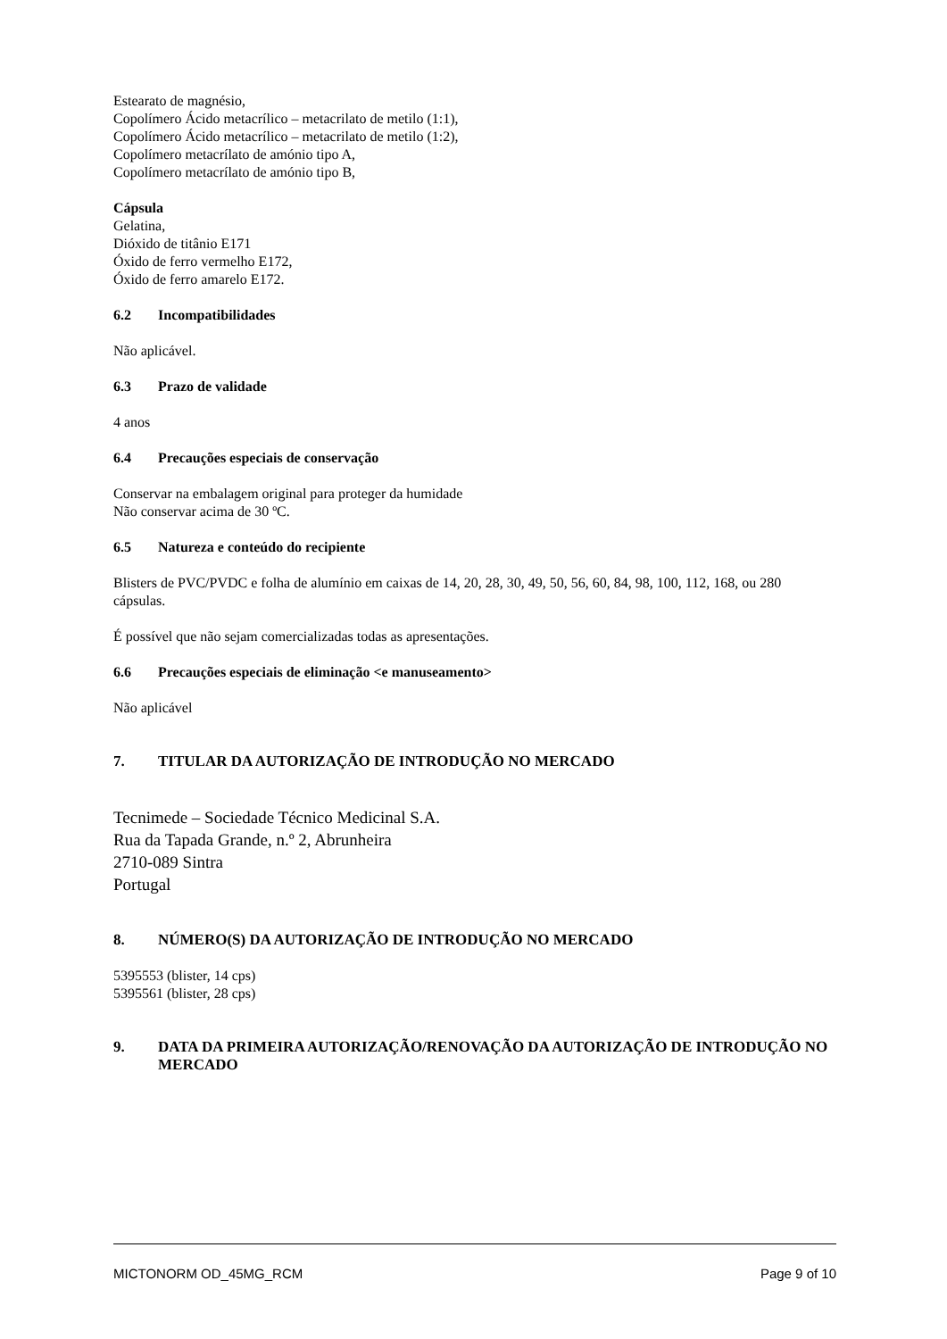Estearato de magnésio,
Copolímero Ácido metacrílico – metacrilato de metilo (1:1),
Copolímero Ácido metacrílico – metacrilato de metilo (1:2),
Copolímero metacrílato de amónio tipo A,
Copolímero metacrílato de amónio tipo B,
Cápsula
Gelatina,
Dióxido de titânio E171
Óxido de ferro vermelho E172,
Óxido de ferro amarelo E172.
6.2 Incompatibilidades
Não aplicável.
6.3 Prazo de validade
4 anos
6.4 Precauções especiais de conservação
Conservar na embalagem original para proteger da humidade
Não conservar acima de 30 ºC.
6.5 Natureza e conteúdo do recipiente
Blisters de PVC/PVDC e folha de alumínio em caixas de 14, 20, 28, 30, 49, 50, 56, 60, 84, 98, 100, 112, 168, ou 280 cápsulas.
É possível que não sejam comercializadas todas as apresentações.
6.6 Precauções especiais de eliminação <e manuseamento>
Não aplicável
7. TITULAR DA AUTORIZAÇÃO DE INTRODUÇÃO NO MERCADO
Tecnimede – Sociedade Técnico Medicinal S.A.
Rua da Tapada Grande, n.º 2, Abrunheira
2710-089 Sintra
Portugal
8. NÚMERO(S) DA AUTORIZAÇÃO DE INTRODUÇÃO NO MERCADO
5395553 (blister, 14 cps)
5395561 (blister, 28 cps)
9. DATA DA PRIMEIRA AUTORIZAÇÃO/RENOVAÇÃO DA AUTORIZAÇÃO DE INTRODUÇÃO NO MERCADO
MICTONORM OD_45MG_RCM Page 9 of 10